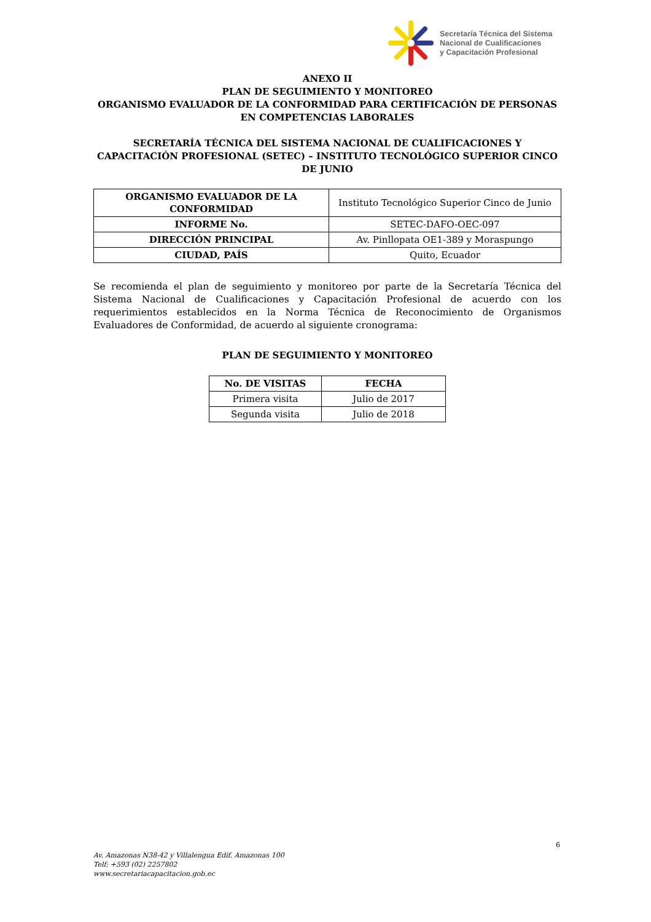Secretaría Técnica del Sistema
Nacional de Cualificaciones
y Capacitación Profesional
ANEXO II
PLAN DE SEGUIMIENTO Y MONITOREO
ORGANISMO EVALUADOR DE LA CONFORMIDAD PARA CERTIFICACIÓN DE PERSONAS EN COMPETENCIAS LABORALES
SECRETARÍA TÉCNICA DEL SISTEMA NACIONAL DE CUALIFICACIONES Y CAPACITACIÓN PROFESIONAL (SETEC) – INSTITUTO TECNOLÓGICO SUPERIOR CINCO DE JUNIO
| ORGANISMO EVALUADOR DE LA CONFORMIDAD | Instituto Tecnológico Superior Cinco de Junio |
| INFORME No. | SETEC-DAFO-OEC-097 |
| DIRECCIÓN PRINCIPAL | Av. Pinllopata OE1-389 y Moraspungo |
| CIUDAD, PAÍS | Quito, Ecuador |
Se recomienda el plan de seguimiento y monitoreo por parte de la Secretaría Técnica del Sistema Nacional de Cualificaciones y Capacitación Profesional de acuerdo con los requerimientos establecidos en la Norma Técnica de Reconocimiento de Organismos Evaluadores de Conformidad, de acuerdo al siguiente cronograma:
PLAN DE SEGUIMIENTO Y MONITOREO
| No. DE VISITAS | FECHA |
| --- | --- |
| Primera visita | Julio de 2017 |
| Segunda visita | Julio de 2018 |
6
Av. Amazonas N38-42 y Villalengua Edif. Amazonas 100
Telf: +593 (02) 2257802
www.secretariacapacitacion.gob.ec